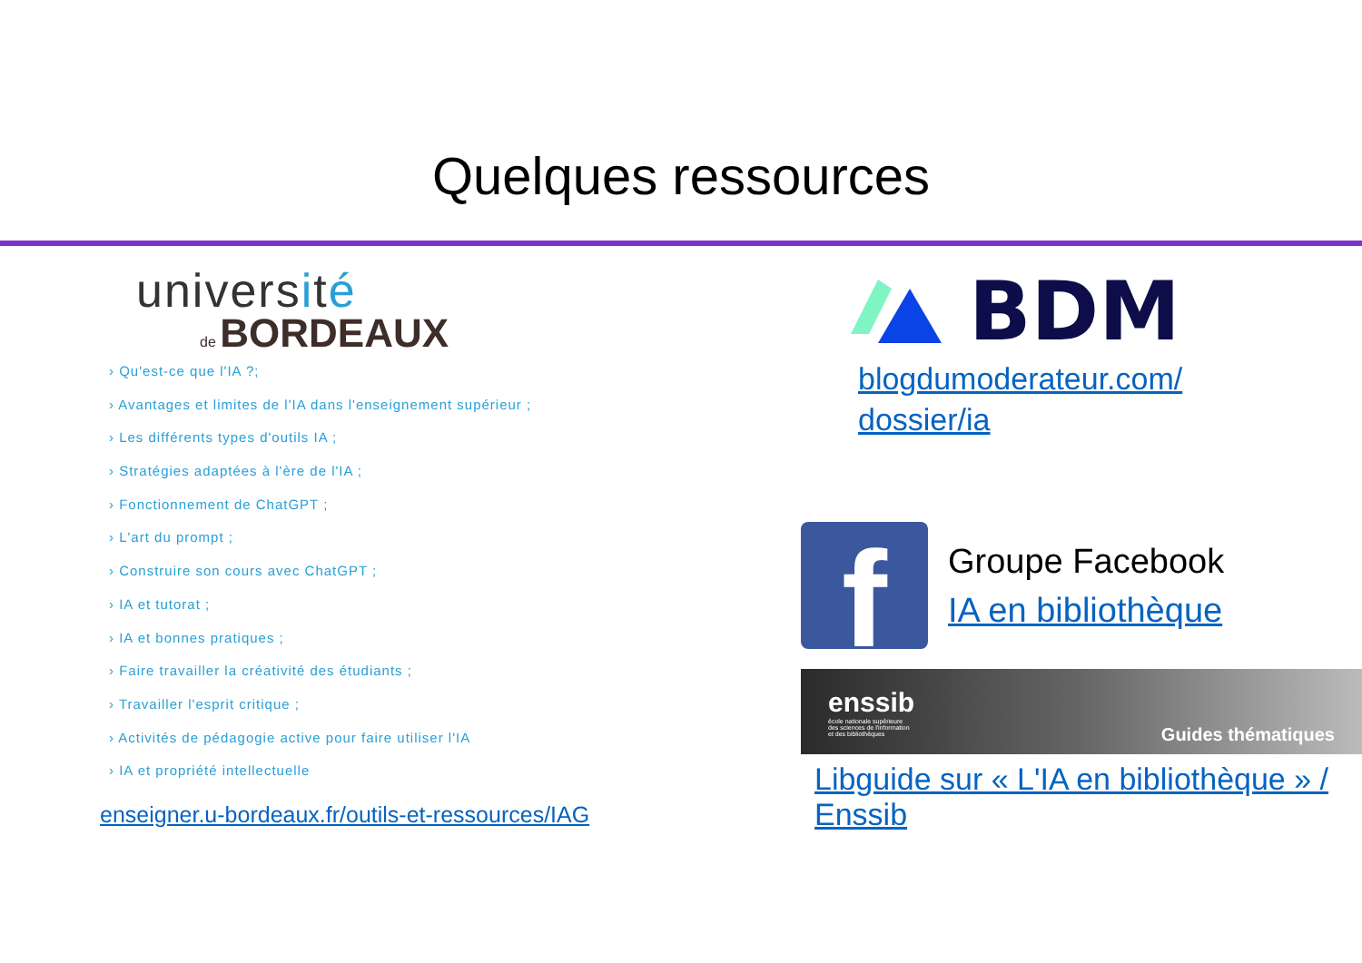Quelques ressources
université
de BORDEAUX
› Qu'est-ce que l'IA ?;
› Avantages et limites de l'IA dans l'enseignement supérieur ;
› Les différents types d'outils IA ;
› Stratégies adaptées à l'ère de l'IA ;
› Fonctionnement de ChatGPT ;
› L'art du prompt ;
› Construire son cours avec ChatGPT ;
› IA et tutorat ;
› IA et bonnes pratiques ;
› Faire travailler la créativité des étudiants ;
› Travailler l'esprit critique ;
› Activités de pédagogie active pour faire utiliser l'IA
› IA et propriété intellectuelle
enseigner.u-bordeaux.fr/outils-et-ressources/IAG
BDM
blogdumoderateur.com/
dossier/ia
f
Groupe Facebook
IA en bibliothèque
enssib
école nationale supérieure
des sciences de l'information
et des bibliothèques
Guides thématiques
Libguide sur « L'IA en bibliothèque » / Enssib